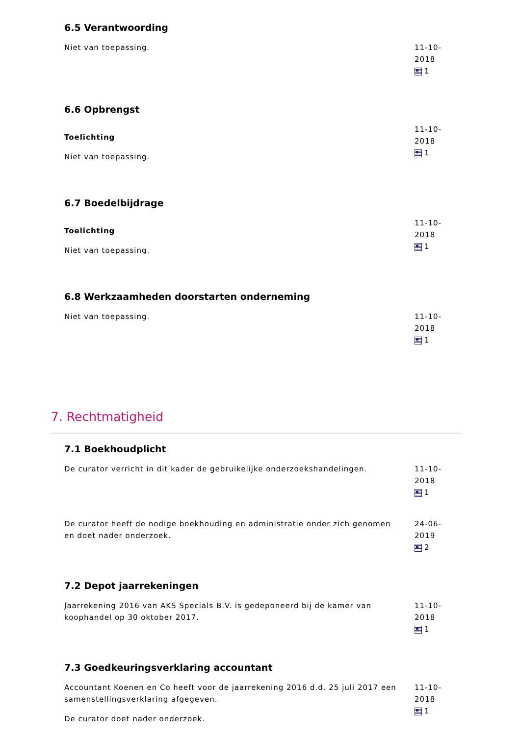6.5 Verantwoording
Niet van toepassing. 11-10-2018
1
6.6 Opbrengst
Toelichting
Niet van toepassing.
11-10-2018
1
6.7 Boedelbijdrage
Toelichting
Niet van toepassing.
11-10-2018
1
6.8 Werkzaamheden doorstarten onderneming
Niet van toepassing. 11-10-2018
1
7. Rechtmatigheid
7.1 Boekhoudplicht
De curator verricht in dit kader de gebruikelijke onderzoekshandelingen.
11-10-2018
1
De curator heeft de nodige boekhouding en administratie onder zich genomen en doet nader onderzoek.
24-06-2019
2
7.2 Depot jaarrekeningen
Jaarrekening 2016 van AKS Specials B.V. is gedeponeerd bij de kamer van koophandel op 30 oktober 2017.
11-10-2018
1
7.3 Goedkeuringsverklaring accountant
Accountant Koenen en Co heeft voor de jaarrekening 2016 d.d. 25 juli 2017 een samenstellingsverklaring afgegeven.
De curator doet nader onderzoek.
11-10-2018
1